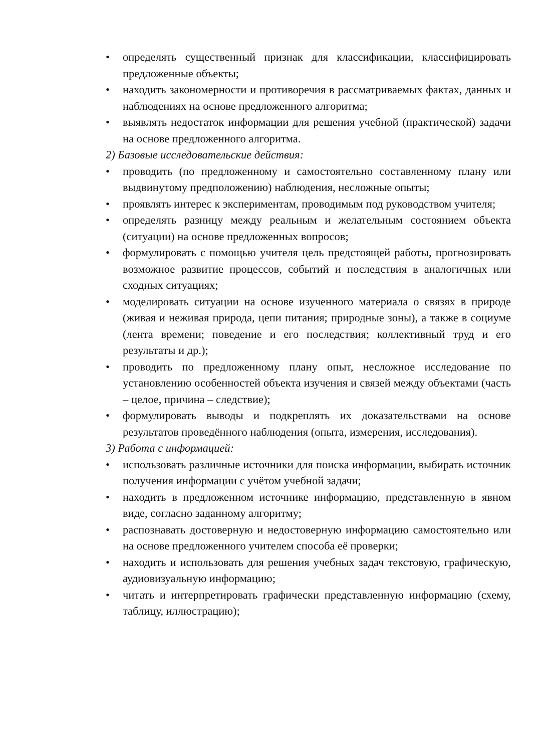• определять существенный признак для классификации, классифицировать предложенные объекты;
• находить закономерности и противоречия в рассматриваемых фактах, данных и наблюдениях на основе предложенного алгоритма;
• выявлять недостаток информации для решения учебной (практической) задачи на основе предложенного алгоритма.
2) Базовые исследовательские действия:
• проводить (по предложенному и самостоятельно составленному плану или выдвинутому предположению) наблюдения, несложные опыты;
• проявлять интерес к экспериментам, проводимым под руководством учителя;
• определять разницу между реальным и желательным состоянием объекта (ситуации) на основе предложенных вопросов;
• формулировать с помощью учителя цель предстоящей работы, прогнозировать возможное развитие процессов, событий и последствия в аналогичных или сходных ситуациях;
• моделировать ситуации на основе изученного материала о связях в природе (живая и неживая природа, цепи питания; природные зоны), а также в социуме (лента времени; поведение и его последствия; коллективный труд и его результаты и др.);
• проводить по предложенному плану опыт, несложное исследование по установлению особенностей объекта изучения и связей между объектами (часть – целое, причина – следствие);
• формулировать выводы и подкреплять их доказательствами на основе результатов проведённого наблюдения (опыта, измерения, исследования).
3) Работа с информацией:
• использовать различные источники для поиска информации, выбирать источник получения информации с учётом учебной задачи;
• находить в предложенном источнике информацию, представленную в явном виде, согласно заданному алгоритму;
• распознавать достоверную и недостоверную информацию самостоятельно или на основе предложенного учителем способа её проверки;
• находить и использовать для решения учебных задач текстовую, графическую, аудиовизуальную информацию;
• читать и интерпретировать графически представленную информацию (схему, таблицу, иллюстрацию);